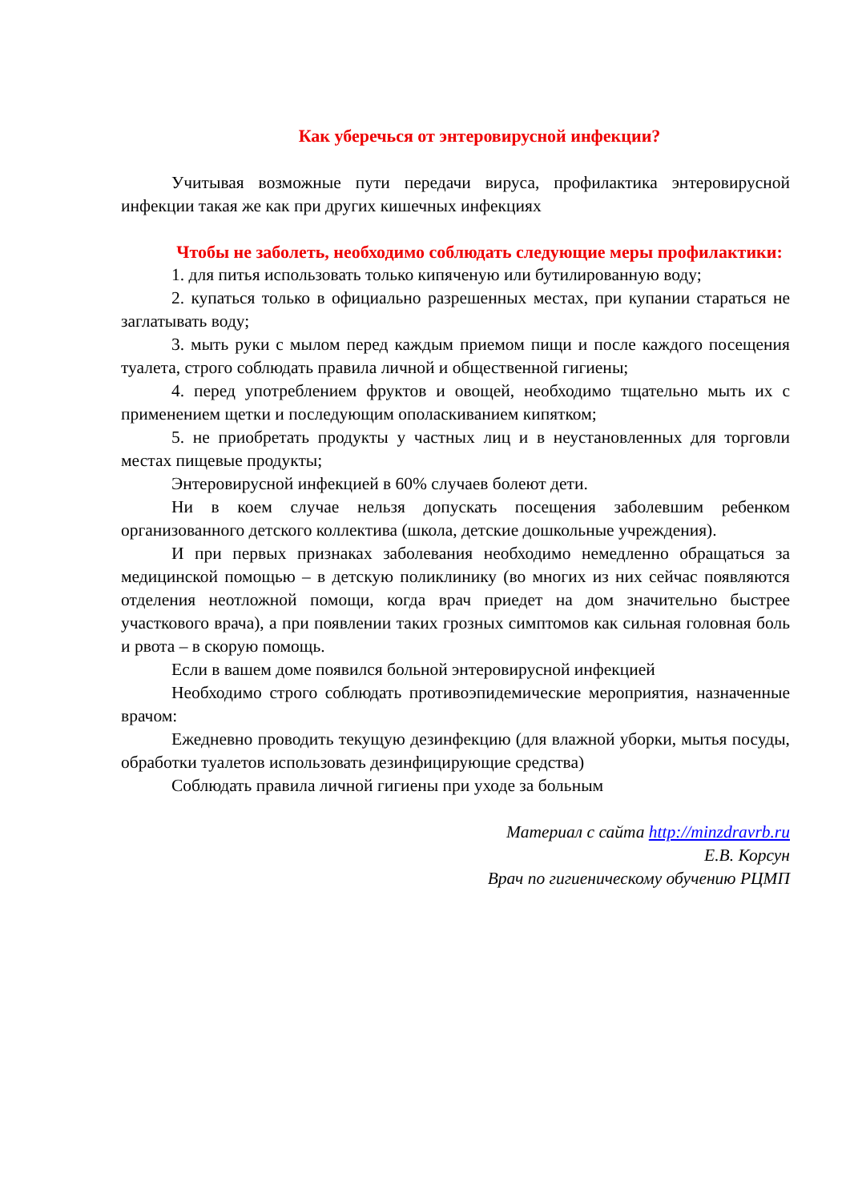Как уберечься от энтеровирусной инфекции?
Учитывая возможные пути передачи вируса, профилактика энтеровирусной инфекции такая же как при других кишечных инфекциях
Чтобы не заболеть, необходимо соблюдать следующие меры профилактики:
1. для питья использовать только кипяченую или бутилированную воду;
2. купаться только в официально разрешенных местах, при купании стараться не заглатывать воду;
3. мыть руки с мылом перед каждым приемом пищи и после каждого посещения туалета, строго соблюдать правила личной и общественной гигиены;
4. перед употреблением фруктов и овощей, необходимо тщательно мыть их с применением щетки и последующим ополаскиванием кипятком;
5. не приобретать продукты у частных лиц и в неустановленных для торговли местах пищевые продукты;
Энтеровирусной инфекцией в 60% случаев болеют дети.
Ни в коем случае нельзя допускать посещения заболевшим ребенком организованного детского коллектива (школа, детские дошкольные учреждения).
И при первых признаках заболевания необходимо немедленно обращаться за медицинской помощью – в детскую поликлинику (во многих из них сейчас появляются отделения неотложной помощи, когда врач приедет на дом значительно быстрее участкового врача), а при появлении таких грозных симптомов как сильная головная боль и рвота – в скорую помощь.
Если в вашем доме появился больной энтеровирусной инфекцией
Необходимо строго соблюдать противоэпидемические мероприятия, назначенные врачом:
Ежедневно проводить текущую дезинфекцию (для влажной уборки, мытья посуды, обработки туалетов использовать дезинфицирующие средства)
Соблюдать правила личной гигиены при уходе за больным
Материал с сайта http://minzdravrb.ru
Е.В. Корсун
Врач по гигиеническому обучению РЦМП